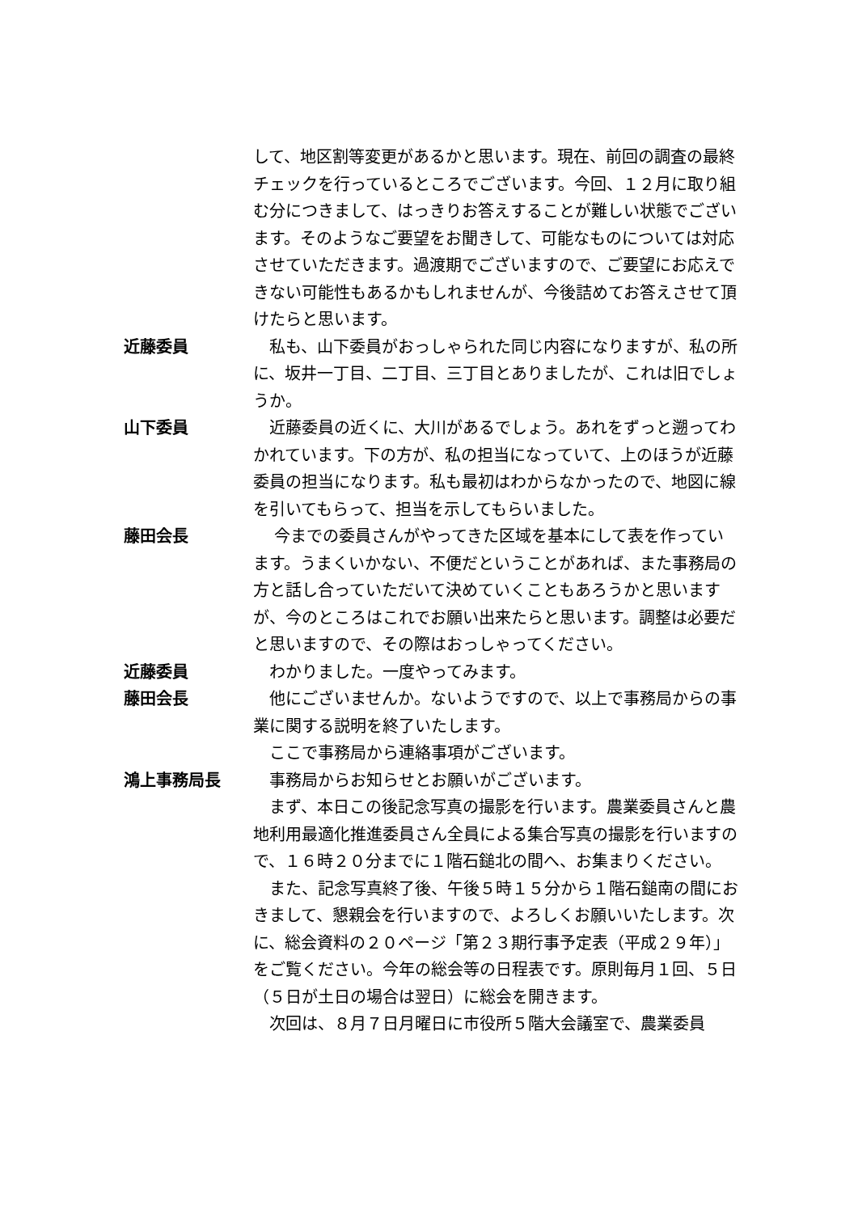して、地区割等変更があるかと思います。現在、前回の調査の最終チェックを行っているところでございます。今回、１２月に取り組む分につきまして、はっきりお答えすることが難しい状態でございます。そのようなご要望をお聞きして、可能なものについては対応させていただきます。過渡期でございますので、ご要望にお応えできない可能性もあるかもしれませんが、今後詰めてお答えさせて頂けたらと思います。
近藤委員 　私も、山下委員がおっしゃられた同じ内容になりますが、私の所に、坂井一丁目、二丁目、三丁目とありましたが、これは旧でしょうか。
山下委員 　近藤委員の近くに、大川があるでしょう。あれをずっと遡ってわかれています。下の方が、私の担当になっていて、上のほうが近藤委員の担当になります。私も最初はわからなかったので、地図に線を引いてもらって、担当を示してもらいました。
藤田会長 　 今までの委員さんがやってきた区域を基本にして表を作っています。うまくいかない、不便だということがあれば、また事務局の方と話し合っていただいて決めていくこともあろうかと思いますが、今のところはこれでお願い出来たらと思います。調整は必要だと思いますので、その際はおっしゃってください。
近藤委員 　わかりました。一度やってみます。
藤田会長 　他にございませんか。ないようですので、以上で事務局からの事業に関する説明を終了いたします。
　ここで事務局から連絡事項がございます。
鴻上事務局長 　事務局からお知らせとお願いがございます。
　まず、本日この後記念写真の撮影を行います。農業委員さんと農地利用最適化推進委員さん全員による集合写真の撮影を行いますので、１６時２０分までに１階石鎚北の間へ、お集まりください。
　また、記念写真終了後、午後５時１５分から１階石鎚南の間におきまして、懇親会を行いますので、よろしくお願いいたします。次に、総会資料の２０ページ「第２３期行事予定表（平成２９年）」をご覧ください。今年の総会等の日程表です。原則毎月１回、５日（５日が土日の場合は翌日）に総会を開きます。
　次回は、８月７日月曜日に市役所５階大会議室で、農業委員